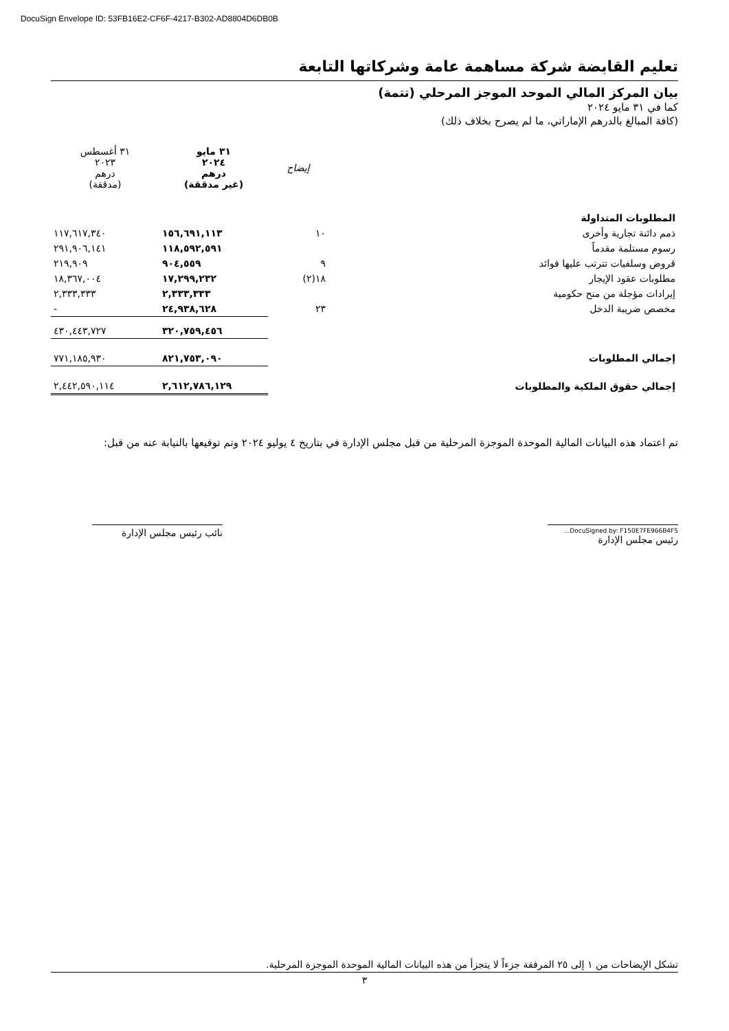DocuSign Envelope ID: 53FB16E2-CF6F-4217-B302-AD8804D6DB0B
تعليم القابضة شركة مساهمة عامة وشركاتها التابعة
بيان المركز المالي الموحد الموجز المرحلي (تتمة)
كما في ٣١ مايو ٢٠٢٤
(كافة المبالغ بالدرهم الإماراتي، ما لم يصرح بخلاف ذلك)
| | إيضاح | ٣١ مايو ٢٠٢٤ درهم (غير مدققة) | ٣١ أغسطس ٢٠٢٣ درهم (مدققة) |
| --- | --- | --- | --- |
| المطلوبات المتداولة | | | |
| ذمم دائنة تجارية وأخرى | ١٠ | ١٥٦,٦٩١,١١٣ | ١١٧,٦١٧,٣٤٠ |
| رسوم مستلمة مقدماً | | ١١٨,٥٩٢,٥٩١ | ٢٩١,٩٠٦,١٤١ |
| قروض وسلفيات تترتب عليها فوائد | ٩ | ٩٠٤,٥٥٩ | ٢١٩,٩٠٩ |
| مطلوبات عقود الإيجار | ١٨(٢) | ١٧,٢٩٩,٢٣٢ | ١٨,٣٦٧,٠٠٤ |
| إيرادات مؤجلة من منح حكومية | | ٢,٣٣٣,٣٣٣ | ٢,٣٣٣,٣٣٣ |
| مخصص ضريبة الدخل | ٢٣ | ٢٤,٩٣٨,٦٢٨ | - |
| | | ٣٢٠,٧٥٩,٤٥٦ | ٤٣٠,٤٤٣,٧٢٧ |
| إجمالي المطلوبات | | ٨٢١,٧٥٣,٠٩٠ | ٧٧١,١٨٥,٩٣٠ |
| إجمالي حقوق الملكية والمطلوبات | | ٢,٦١٢,٧٨٦,١٢٩ | ٢,٤٤٢,٥٩٠,١١٤ |
تم اعتماد هذه البيانات المالية الموحدة الموجزة المرحلية من قبل مجلس الإدارة في بتاريخ ٤ يوليو ٢٠٢٤ وتم توقيعها بالنيابة عنه من قبل:
DocuSigned by: F150E7FE966B4F5...
رئيس مجلس الإدارة
نائب رئيس مجلس الإدارة
تشكل الإيضاحات من ١ إلى ٢٥ المرفقة جزءاً لا يتجزأ من هذه البيانات المالية الموحدة الموجزة المرحلية.
٣